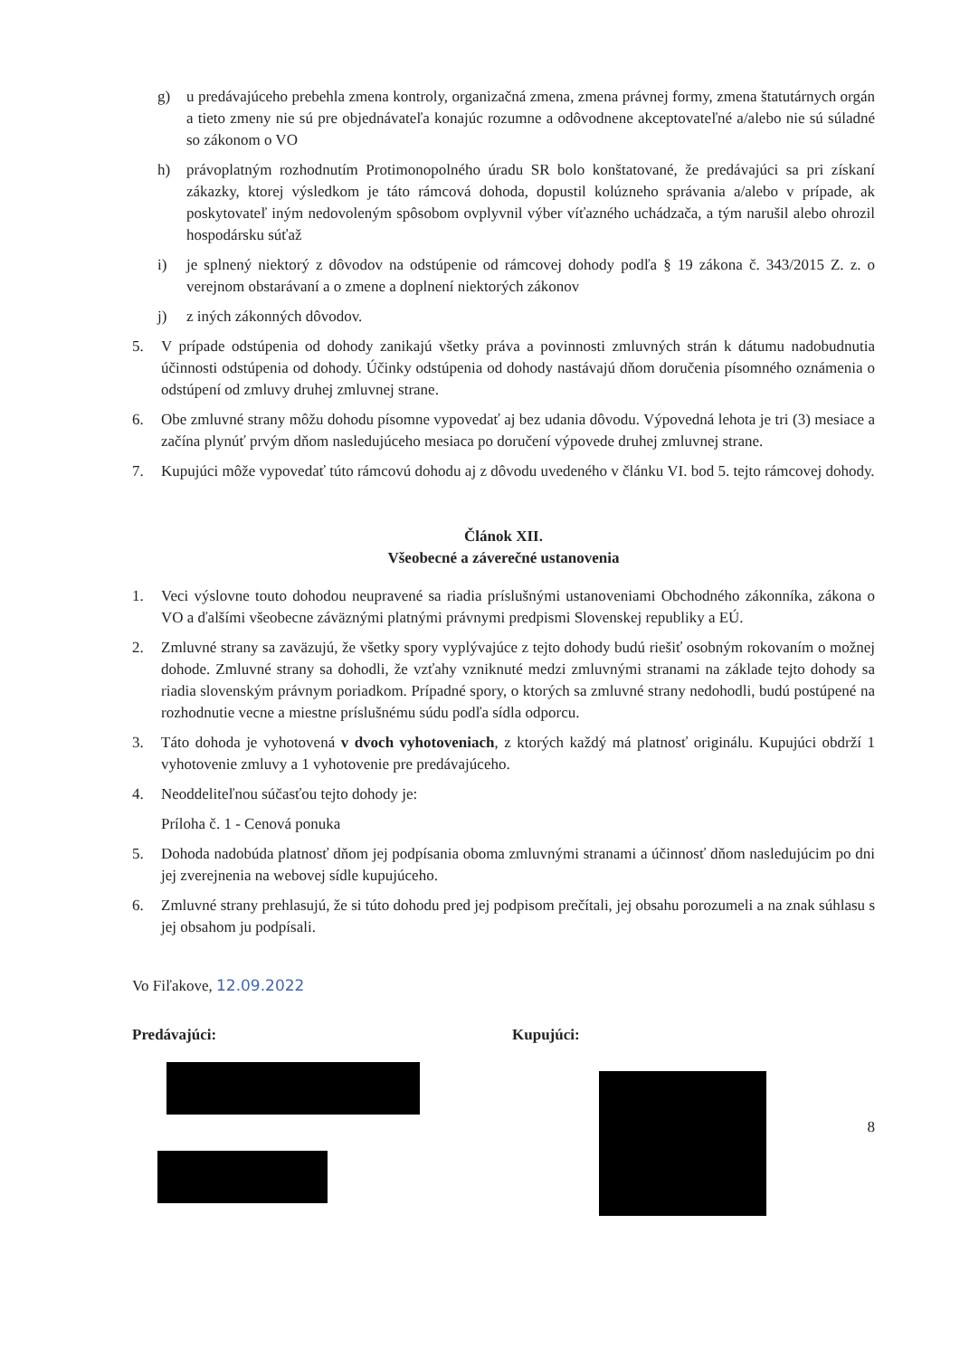g) u predávajúceho prebehla zmena kontroly, organizačná zmena, zmena právnej formy, zmena štatutárnych orgán a tieto zmeny nie sú pre objednávateľa konajúc rozumne a odôvodnene akceptovateľné a/alebo nie sú súladné so zákonom o VO
h) právoplatným rozhodnutím Protimonopolného úradu SR bolo konštatované, že predávajúci sa pri získaní zákazky, ktorej výsledkom je táto rámcová dohoda, dopustil kolúzneho správania a/alebo v prípade, ak poskytovateľ iným nedovoleným spôsobom ovplyvnil výber víťazného uchádzača, a tým narušil alebo ohrozil hospodársku súťaž
i) je splnený niektorý z dôvodov na odstúpenie od rámcovej dohody podľa § 19 zákona č. 343/2015 Z. z. o verejnom obstarávaní a o zmene a doplnení niektorých zákonov
j) z iných zákonných dôvodov.
5. V prípade odstúpenia od dohody zanikajú všetky práva a povinnosti zmluvných strán k dátumu nadobudnutia účinnosti odstúpenia od dohody. Účinky odstúpenia od dohody nastávajú dňom doručenia písomného oznámenia o odstúpení od zmluvy druhej zmluvnej strane.
6. Obe zmluvné strany môžu dohodu písomne vypovedať aj bez udania dôvodu. Výpovedná lehota je tri (3) mesiace a začína plynúť prvým dňom nasledujúceho mesiaca po doručení výpovede druhej zmluvnej strane.
7. Kupujúci môže vypovedať túto rámcovú dohodu aj z dôvodu uvedeného v článku VI. bod 5. tejto rámcovej dohody.
Článok XII.
Všeobecné a záverečné ustanovenia
1. Veci výslovne touto dohodou neupravené sa riadia príslušnými ustanoveniami Obchodného zákonníka, zákona o VO a ďalšími všeobecne záväznými platnými právnymi predpismi Slovenskej republiky a EÚ.
2. Zmluvné strany sa zaväzujú, že všetky spory vyplývajúce z tejto dohody budú riešiť osobným rokovaním o možnej dohode. Zmluvné strany sa dohodli, že vzťahy vzniknuté medzi zmluvnými stranami na základe tejto dohody sa riadia slovenským právnym poriadkom. Prípadné spory, o ktorých sa zmluvné strany nedohodli, budú postúpené na rozhodnutie vecne a miestne príslušnému súdu podľa sídla odporcu.
3. Táto dohoda je vyhotovená v dvoch vyhotoveniach, z ktorých každý má platnosť originálu. Kupujúci obdrží 1 vyhotovenie zmluvy a 1 vyhotovenie pre predávajúceho.
4. Neoddeliteľnou súčasťou tejto dohody je:
Príloha č. 1 - Cenová ponuka
5. Dohoda nadobúda platnosť dňom jej podpísania oboma zmluvnými stranami a účinnosť dňom nasledujúcim po dni jej zverejnenia na webovej sídle kupujúceho.
6. Zmluvné strany prehlasujú, že si túto dohodu pred jej podpisom prečítali, jej obsahu porozumeli a na znak súhlasu s jej obsahom ju podpísali.
Vo Fiľakove, 12.09.2022
Predávajúci: Kupujúci:
8